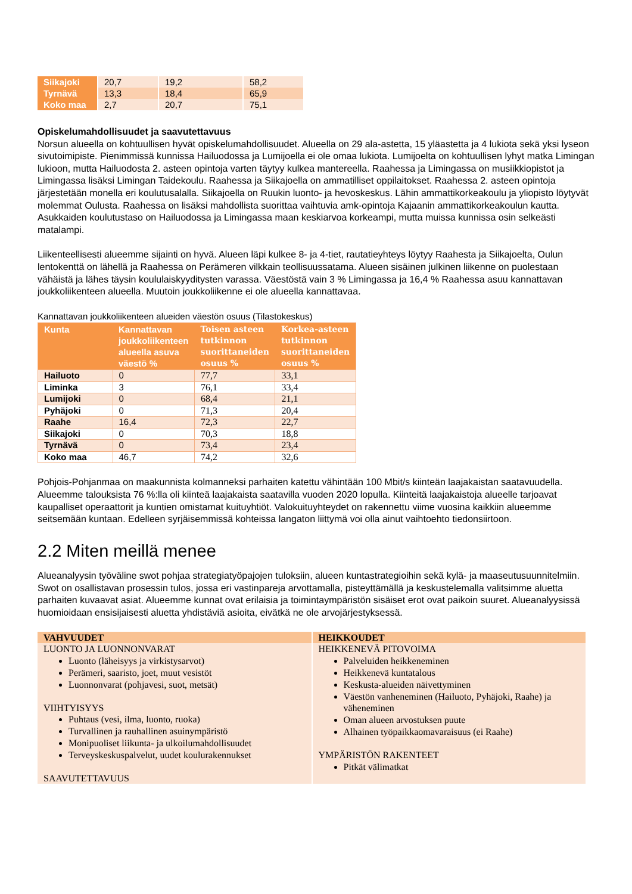| Siikajoki | 20,7 | 19,2 | 58,2 |
| Tyrnävä | 13,3 | 18,4 | 65,9 |
| Koko maa | 2,7 | 20,7 | 75,1 |
Opiskelumahdollisuudet ja saavutettavuus
Norsun alueella on kohtuullisen hyvät opiskelumahdollisuudet. Alueella on 29 ala-astetta, 15 yläastetta ja 4 lukiota sekä yksi lyseon sivutoimipiste. Pienimmissä kunnissa Hailuodossa ja Lumijoella ei ole omaa lukiota. Lumijoelta on kohtuullisen lyhyt matka Limingan lukioon, mutta Hailuodosta 2. asteen opintoja varten täytyy kulkea mantereella. Raahessa ja Limingassa on musiikkiopistot ja Limingassa lisäksi Limingan Taidekoulu. Raahessa ja Siikajoella on ammatilliset oppilaitokset. Raahessa 2. asteen opintoja järjestetään monella eri koulutusalalla. Siikajoella on Ruukin luonto- ja hevoskeskus. Lähin ammattikorkeakoulu ja yliopisto löytyvät molemmat Oulusta. Raahessa on lisäksi mahdollista suorittaa vaihtuvia amk-opintoja Kajaanin ammattikorkeakoulun kautta. Asukkaiden koulutustaso on Hailuodossa ja Limingassa maan keskiarvoa korkeampi, mutta muissa kunnissa osin selkeästi matalampi.
Liikenteellisesti alueemme sijainti on hyvä. Alueen läpi kulkee 8- ja 4-tiet, rautatieyhteys löytyy Raahesta ja Siikajoelta, Oulun lentokenttä on lähellä ja Raahessa on Perämeren vilkkain teollisuussatama. Alueen sisäinen julkinen liikenne on puolestaan vähäistä ja lähes täysin koululaiskyyditysten varassa. Väestöstä vain 3 % Limingassa ja 16,4 % Raahessa asuu kannattavan joukkoliikenteen alueella. Muutoin joukkoliikenne ei ole alueella kannattavaa.
Kannattavan joukkoliikenteen alueiden väestön osuus (Tilastokeskus)
| Kunta | Kannattavan joukkoliikenteen alueella asuva väestö % | Toisen asteen tutkinnon suorittaneiden osuus % | Korkea-asteen tutkinnon suorittaneiden osuus % |
| --- | --- | --- | --- |
| Hailuoto | 0 | 77,7 | 33,1 |
| Liminka | 3 | 76,1 | 33,4 |
| Lumijoki | 0 | 68,4 | 21,1 |
| Pyhäjoki | 0 | 71,3 | 20,4 |
| Raahe | 16,4 | 72,3 | 22,7 |
| Siikajoki | 0 | 70,3 | 18,8 |
| Tyrnävä | 0 | 73,4 | 23,4 |
| Koko maa | 46,7 | 74,2 | 32,6 |
Pohjois-Pohjanmaa on maakunnista kolmanneksi parhaiten katettu vähintään 100 Mbit/s kiinteän laajakaistan saatavuudella. Alueemme talouksista 76 %:lla oli kiinteä laajakaista saatavilla vuoden 2020 lopulla. Kiinteitä laajakaistoja alueelle tarjoavat kaupalliset operaattorit ja kuntien omistamat kuituyhtiöt. Valokuituyhteydet on rakennettu viime vuosina kaikkiin alueemme seitsemään kuntaan. Edelleen syrjäisemmissä kohteissa langaton liittymä voi olla ainut vaihtoehto tiedonsiirtoon.
2.2 Miten meillä menee
Alueanalyysin työväline swot pohjaa strategiatyöpajojen tuloksiin, alueen kuntastrategioihin sekä kylä- ja maaseutusuunnitelmiin. Swot on osallistavan prosessin tulos, jossa eri vastinpareja arvottamalla, pisteyttämällä ja keskustelemalla valitsimme aluetta parhaiten kuvaavat asiat. Alueemme kunnat ovat erilaisia ja toimintaympäristön sisäiset erot ovat paikoin suuret. Alueanalyysissä huomioidaan ensisijaisesti aluetta yhdistäviä asioita, eivätkä ne ole arvojärjestyksessä.
| VAHVUUDET | HEIKKOUDET |
| --- | --- |
| LUONTO JA LUONNONVARAT Luonto (läheisyys ja virkistysarvot) Perämeri, saaristo, joet, muut vesistöt Luonnonvarat (pohjavesi, suot, metsät) VIIHTYISYYS Puhtaus (vesi, ilma, luonto, ruoka) Turvallinen ja rauhallinen asuinympäristö Monipuoliset liikunta- ja ulkoilumahdollisuudet Terveyskeskuspalvelut, uudet koulurakennukset SAAVUTETTAVUUS | HEIKKENEVÄ PITOVOIMA Palveluiden heikkeneminen Heikkenevä kuntatalous Keskusta-alueiden näivettyminen Väestön vanheneminen (Hailuoto, Pyhäjoki, Raahe) ja väheneminen Oman alueen arvostuksen puute Alhainen työpaikkaomavaraisuus (ei Raahe) YMPÄRISTÖN RAKENTEET Pitkät välimatkat |